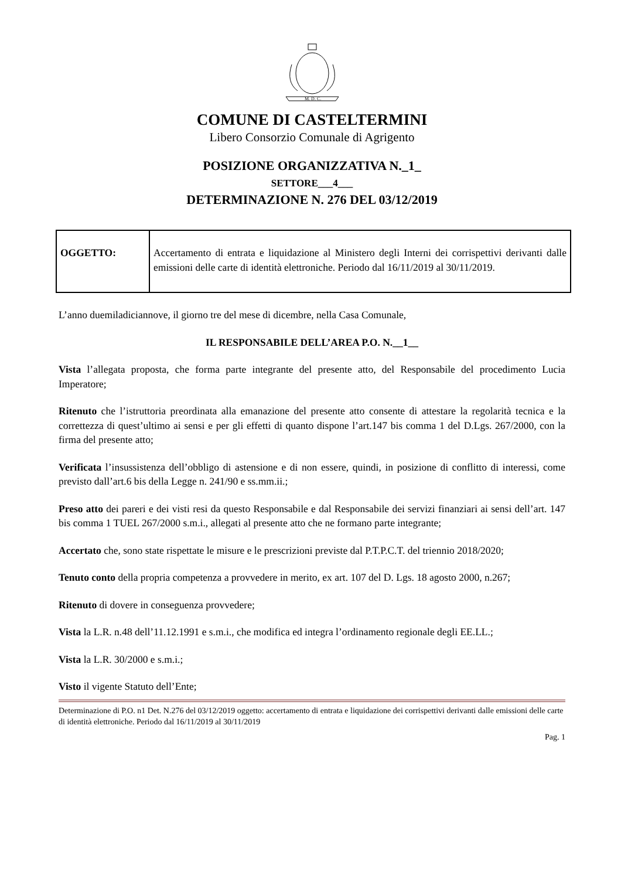M. D. C.
COMUNE DI CASTELTERMINI
Libero Consorzio Comunale di Agrigento
POSIZIONE ORGANIZZATIVA N._1_
SETTORE___4___
DETERMINAZIONE N. 276 DEL 03/12/2019
| OGGETTO: | Accertamento di entrata e liquidazione al Ministero degli Interni dei corrispettivi derivanti dalle emissioni delle carte di identità elettroniche. Periodo dal 16/11/2019 al 30/11/2019. |
L’anno duemiladiciannove, il giorno tre del mese di dicembre, nella Casa Comunale,
IL RESPONSABILE DELL’AREA P.O. N.__1__
Vista l’allegata proposta, che forma parte integrante del presente atto, del Responsabile del procedimento Lucia Imperatore;
Ritenuto che l’istruttoria preordinata alla emanazione del presente atto consente di attestare la regolarità tecnica e la correttezza di quest’ultimo ai sensi e per gli effetti di quanto dispone l’art.147 bis comma 1 del D.Lgs. 267/2000, con la firma del presente atto;
Verificata l’insussistenza dell’obbligo di astensione e di non essere, quindi, in posizione di conflitto di interessi, come previsto dall’art.6 bis della Legge n. 241/90 e ss.mm.ii.;
Preso atto dei pareri e dei visti resi da questo Responsabile e dal Responsabile dei servizi finanziari ai sensi dell’art. 147 bis comma 1 TUEL 267/2000 s.m.i., allegati al presente atto che ne formano parte integrante;
Accertato che, sono state rispettate le misure e le prescrizioni previste dal P.T.P.C.T. del triennio 2018/2020;
Tenuto conto della propria competenza a provvedere in merito, ex art. 107 del D. Lgs. 18 agosto 2000, n.267;
Ritenuto di dovere in conseguenza provvedere;
Vista la L.R. n.48 dell’11.12.1991 e s.m.i., che modifica ed integra l’ordinamento regionale degli EE.LL.;
Vista la L.R. 30/2000 e s.m.i.;
Visto il vigente Statuto dell’Ente;
Determinazione di P.O. n1 Det. N.276 del 03/12/2019 oggetto: accertamento di entrata e liquidazione dei corrispettivi derivanti dalle emissioni delle carte di identità elettroniche. Periodo dal 16/11/2019 al 30/11/2019
Pag. 1